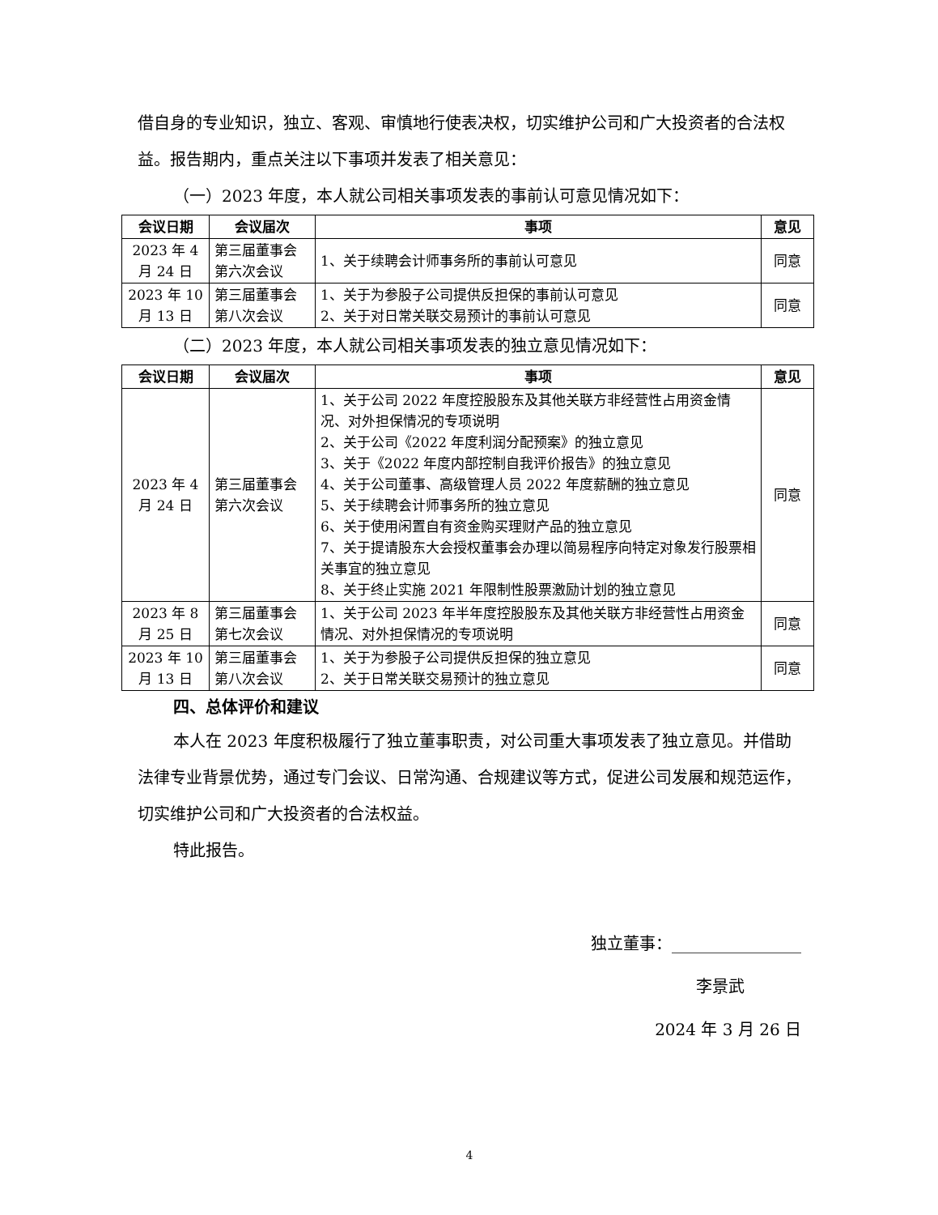借自身的专业知识，独立、客观、审慎地行使表决权，切实维护公司和广大投资者的合法权益。报告期内，重点关注以下事项并发表了相关意见：
（一）2023 年度，本人就公司相关事项发表的事前认可意见情况如下：
| 会议日期 | 会议届次 | 事项 | 意见 |
| --- | --- | --- | --- |
| 2023 年 4 月 24 日 | 第三届董事会第六次会议 | 1、关于续聘会计师事务所的事前认可意见 | 同意 |
| 2023 年 10 月 13 日 | 第三届董事会第八次会议 | 1、关于为参股子公司提供反担保的事前认可意见 2、关于对日常关联交易预计的事前认可意见 | 同意 |
（二）2023 年度，本人就公司相关事项发表的独立意见情况如下：
| 会议日期 | 会议届次 | 事项 | 意见 |
| --- | --- | --- | --- |
| 2023 年 4 月 24 日 | 第三届董事会第六次会议 | 1、关于公司 2022 年度控股股东及其他关联方非经营性占用资金情况、对外担保情况的专项说明 2、关于公司《2022 年度利润分配预案》的独立意见 3、关于《2022 年度内部控制自我评价报告》的独立意见 4、关于公司董事、高级管理人员 2022 年度薪酬的独立意见 5、关于续聘会计师事务所的独立意见 6、关于使用闲置自有资金购买理财产品的独立意见 7、关于提请股东大会授权董事会办理以简易程序向特定对象发行股票相关事宜的独立意见 8、关于终止实施 2021 年限制性股票激励计划的独立意见 | 同意 |
| 2023 年 8 月 25 日 | 第三届董事会第七次会议 | 1、关于公司 2023 年半年度控股股东及其他关联方非经营性占用资金情况、对外担保情况的专项说明 | 同意 |
| 2023 年 10 月 13 日 | 第三届董事会第八次会议 | 1、关于为参股子公司提供反担保的独立意见 2、关于日常关联交易预计的独立意见 | 同意 |
四、总体评价和建议
本人在 2023 年度积极履行了独立董事职责，对公司重大事项发表了独立意见。并借助法律专业背景优势，通过专门会议、日常沟通、合规建议等方式，促进公司发展和规范运作，切实维护公司和广大投资者的合法权益。
特此报告。
独立董事：________________
李景武
2024 年 3 月 26 日
4